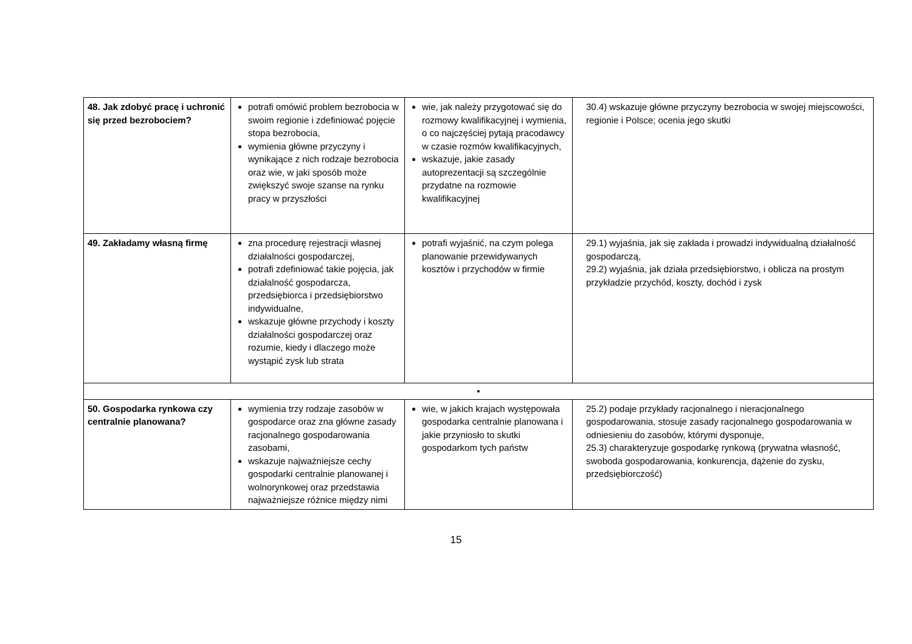| 48. Jak zdobyć pracę i uchronić się przed bezrobociem? | potrafi omówić problem bezrobocia w swoim regionie i zdefiniować pojęcie stopa bezrobocia, wymienia główne przyczyny i wynikające z nich rodzaje bezrobocia oraz wie, w jaki sposób może zwiększyć swoje szanse na rynku pracy w przyszłości | wie, jak należy przygotować się do rozmowy kwalifikacyjnej i wymienia, o co najczęściej pytają pracodawcy w czasie rozmów kwalifikacyjnych, wskazuje, jakie zasady autoprezentacji są szczególnie przydatne na rozmowie kwalifikacyjnej | 30.4) wskazuje główne przyczyny bezrobocia w swojej miejscowości, regionie i Polsce; ocenia jego skutki |
| 49. Zakładamy własną firmę | zna procedurę rejestracji własnej działalności gospodarczej, potrafi zdefiniować takie pojęcia, jak działalność gospodarcza, przedsiębiorca i przedsiębiorstwo indywidualne, wskazuje główne przychody i koszty działalności gospodarczej oraz rozumie, kiedy i dlaczego może wystąpić zysk lub strata | potrafi wyjaśnić, na czym polega planowanie przewidywanych kosztów i przychodów w firmie | 29.1) wyjaśnia, jak się zakłada i prowadzi indywidualną działalność gospodarczą, 29.2) wyjaśnia, jak działa przedsiębiorstwo, i oblicza na prostym przykładzie przychód, koszty, dochód i zysk |
| • | | | |
| 50. Gospodarka rynkowa czy centralnie planowana? | wymienia trzy rodzaje zasobów w gospodarce oraz zna główne zasady racjonalnego gospodarowania zasobami, wskazuje najważniejsze cechy gospodarki centralnie planowanej i wolnorynkowej oraz przedstawia najważniejsze różnice między nimi | wie, w jakich krajach występowała gospodarka centralnie planowana i jakie przyniosło to skutki gospodarkom tych państw | 25.2) podaje przykłady racjonalnego i nieracjonalnego gospodarowania, stosuje zasady racjonalnego gospodarowania w odniesieniu do zasobów, którymi dysponuje, 25.3) charakteryzuje gospodarkę rynkową (prywatna własność, swoboda gospodarowania, konkurencja, dążenie do zysku, przedsiębiorczość) |
15